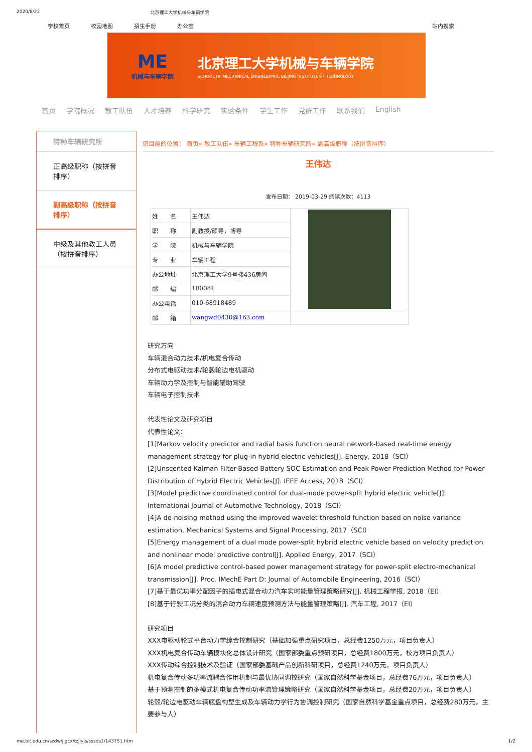2020/8/23 北京理工大学机械与车辆学院
学校首页 校园地图 招生手册 办公室 站内搜索
ME
机械与车辆学院
北京理工大学机械与车辆学院
SCHOOL OF MECHANICAL ENGINEERING, BEIJING INSTITUTE OF TECHNOLOGY
首页 学院概况 教工队伍 人才培养 科学研究 实验条件 学生工作 党群工作 联系我们 English
特种车辆研究所
正高级职称（按拼音排序）
副高级职称（按拼音排序）
中级及其他教工人员（按拼音排序）
您目前的位置： 首页» 教工队伍» 车辆工程系» 特种车辆研究所» 副高级职称（按拼音排序）
王伟达
发布日期： 2019-03-29 阅读次数：4113
| 姓 名 | 王伟达 | |
| 职 称 | 副教授/硕导，博导 | |
| 学 院 | 机械与车辆学院 | |
| 专 业 | 车辆工程 | |
| 办公地址 | 北京理工大学9号楼436房间 | |
| 邮 编 | 100081 | |
| 办公电话 | 010-68918489 | |
| 邮 箱 | wangwd0430@163.com | |
研究方向
车辆混合动力技术/机电复合传动
分布式电驱动技术/轮毂轮边电机驱动
车辆动力学及控制与智能辅助驾驶
车辆电子控制技术
代表性论文及研究项目
代表性论文：
[1]Markov velocity predictor and radial basis function neural network-based real-time energy management strategy for plug-in hybrid electric vehicles[J]. Energy, 2018（SCI）
[2]Unscented Kalman Filter-Based Battery SOC Estimation and Peak Power Prediction Method for Power Distribution of Hybrid Electric Vehicles[J]. IEEE Access, 2018（SCI）
[3]Model predictive coordinated control for dual-mode power-split hybrid electric vehicle[J]. International Journal of Automotive Technology, 2018（SCI）
[4]A de-noising method using the improved wavelet threshold function based on noise variance estimation. Mechanical Systems and Signal Processing, 2017（SCI）
[5]Energy management of a dual mode power-split hybrid electric vehicle based on velocity prediction and nonlinear model predictive control[J]. Applied Energy, 2017（SCI）
[6]A model predictive control-based power management strategy for power-split electro-mechanical transmission[J]. Proc. IMechE Part D: Journal of Automobile Engineering, 2016（SCI）
[7]基于最优功率分配因子的插电式混合动力汽车实时能量管理策略研究[J]. 机械工程学报, 2018（EI）
[8]基于行驶工况分类的混合动力车辆速度预测方法与能量管理策略[J]. 汽车工程, 2017（EI）
研究项目
XXX电驱动轮式平台动力学综合控制研究（基础加强重点研究项目，总经费1250万元，项目负责人）
XXX机电复合传动车辆模块化总体设计研究（国家部委重点预研项目，总经费1800万元，校方项目负责人）
XXX传动综合控制技术及验证（国家部委基础产品创新科研项目，总经费1240万元，项目负责人）
机电复合传动多功率流耦合作用机制与最优协同调控研究（国家自然科学基金项目，总经费76万元，项目负责人）
基于预测控制的多模式机电复合传动功率流管理策略研究（国家自然科学基金项目，总经费20万元，项目负责人）
轮毂/轮边电驱动车辆底盘构型生成及车辆动力学行为协调控制研究（国家自然科学基金重点项目，总经费280万元，主要参与人）
me.bit.edu.cn/szdw/jlgcx/tzjlyjs/sssds1/143751.htm 1/2